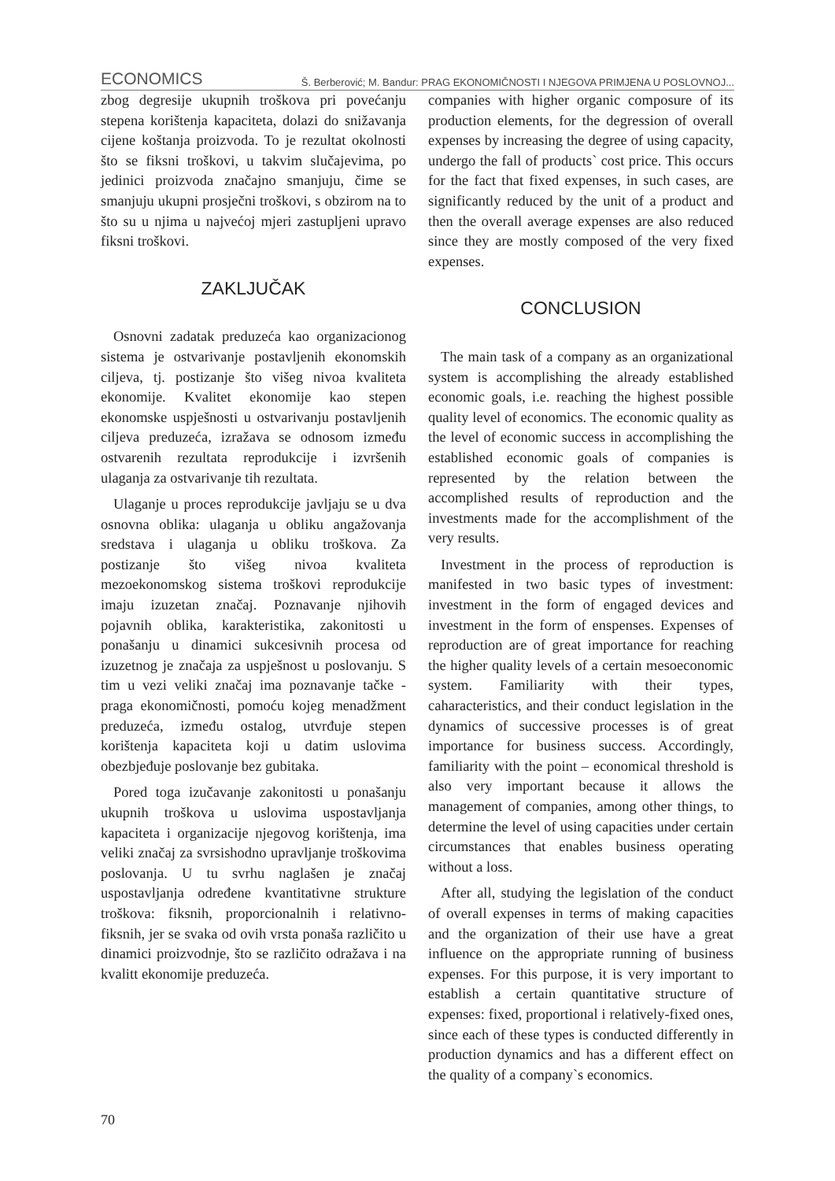ECONOMICS Š. Berberović; M. Bandur: PRAG EKONOMIČNOSTI I NJEGOVA PRIMJENA U POSLOVNOJ...
zbog degresije ukupnih troškova pri povećanju stepena korištenja kapaciteta, dolazi do snižavanja cijene koštanja proizvoda. To je rezultat okolnosti što se fiksni troškovi, u takvim slučajevima, po jedinici proizvoda značajno smanjuju, čime se smanjuju ukupni prosječni troškovi, s obzirom na to što su u njima u najvećoj mjeri zastupljeni upravo fiksni troškovi.
ZAKLJUČAK
Osnovni zadatak preduzeća kao organizacionog sistema je ostvarivanje postavljenih ekonomskih ciljeva, tj. postizanje što višeg nivoa kvaliteta ekonomije. Kvalitet ekonomije kao stepen ekonomske uspješnosti u ostvarivanju postavljenih ciljeva preduzeća, izražava se odnosom između ostvarenih rezultata reprodukcije i izvršenih ulaganja za ostvarivanje tih rezultata.
Ulaganje u proces reprodukcije javljaju se u dva osnovna oblika: ulaganja u obliku angažovanja sredstava i ulaganja u obliku troškova. Za postizanje što višeg nivoa kvaliteta mezoekonomskog sistema troškovi reprodukcije imaju izuzetan značaj. Poznavanje njihovih pojavnih oblika, karakteristika, zakonitosti u ponašanju u dinamici sukcesivnih procesa od izuzetnog je značaja za uspješnost u poslovanju. S tim u vezi veliki značaj ima poznavanje tačke - praga ekonomičnosti, pomoću kojeg menadžment preduzeća, između ostalog, utvrđuje stepen korištenja kapaciteta koji u datim uslovima obezbjeđuje poslovanje bez gubitaka.
Pored toga izučavanje zakonitosti u ponašanju ukupnih troškova u uslovima uspostavljanja kapaciteta i organizacije njegovog korištenja, ima veliki značaj za svrsishodno upravljanje troškovima poslovanja. U tu svrhu naglašen je značaj uspostavljanja određene kvantitativne strukture troškova: fiksnih, proporcionalnih i relativno- fiksnih, jer se svaka od ovih vrsta ponaša različito u dinamici proizvodnje, što se različito odražava i na kvalitt ekonomije preduzeća.
companies with higher organic composure of its production elements, for the degression of overall expenses by increasing the degree of using capacity, undergo the fall of products` cost price. This occurs for the fact that fixed expenses, in such cases, are significantly reduced by the unit of a product and then the overall average expenses are also reduced since they are mostly composed of the very fixed expenses.
CONCLUSION
The main task of a company as an organizational system is accomplishing the already established economic goals, i.e. reaching the highest possible quality level of economics. The economic quality as the level of economic success in accomplishing the established economic goals of companies is represented by the relation between the accomplished results of reproduction and the investments made for the accomplishment of the very results.
Investment in the process of reproduction is manifested in two basic types of investment: investment in the form of engaged devices and investment in the form of enspenses. Expenses of reproduction are of great importance for reaching the higher quality levels of a certain mesoeconomic system. Familiarity with their types, caharacteristics, and their conduct legislation in the dynamics of successive processes is of great importance for business success. Accordingly, familiarity with the point – economical threshold is also very important because it allows the management of companies, among other things, to determine the level of using capacities under certain circumstances that enables business operating without a loss.
After all, studying the legislation of the conduct of overall expenses in terms of making capacities and the organization of their use have a great influence on the appropriate running of business expenses. For this purpose, it is very important to establish a certain quantitative structure of expenses: fixed, proportional i relatively-fixed ones, since each of these types is conducted differently in production dynamics and has a different effect on the quality of a company`s economics.
70